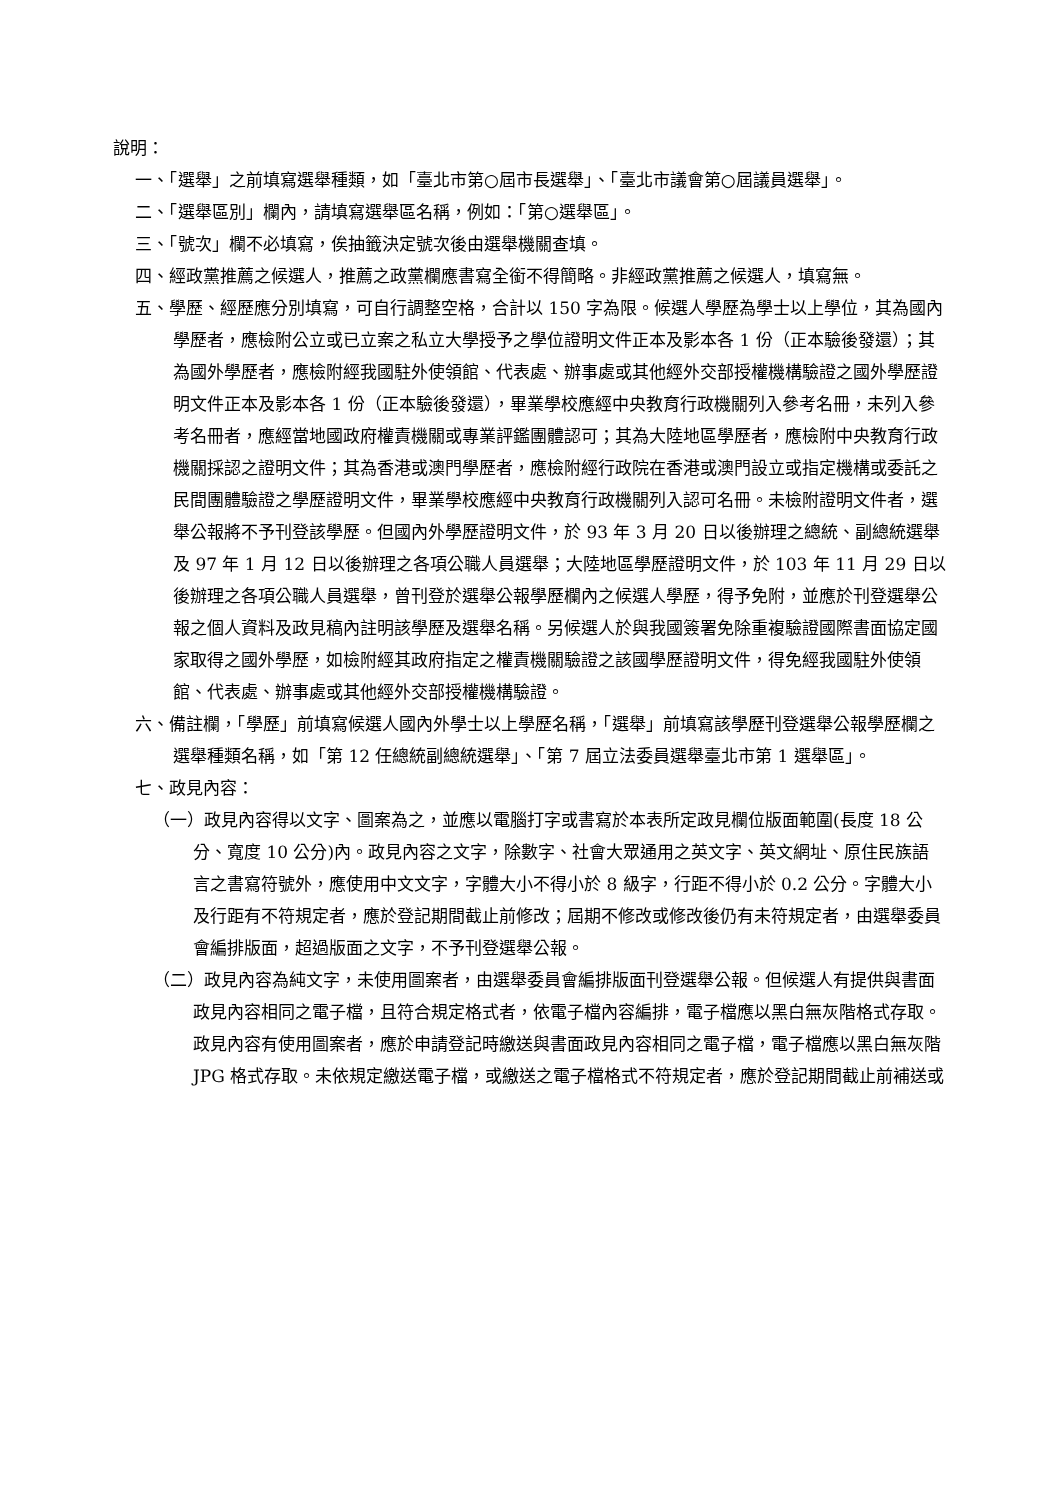說明：
一、「選舉」之前填寫選舉種類，如「臺北市第○屆市長選舉」、「臺北市議會第○屆議員選舉」。
二、「選舉區別」欄內，請填寫選舉區名稱，例如：「第○選舉區」。
三、「號次」欄不必填寫，俟抽籤決定號次後由選舉機關查填。
四、經政黨推薦之候選人，推薦之政黨欄應書寫全銜不得簡略。非經政黨推薦之候選人，填寫無。
五、學歷、經歷應分別填寫，可自行調整空格，合計以 150 字為限。候選人學歷為學士以上學位，其為國內學歷者，應檢附公立或已立案之私立大學授予之學位證明文件正本及影本各 1 份（正本驗後發還）；其為國外學歷者，應檢附經我國駐外使領館、代表處、辦事處或其他經外交部授權機構驗證之國外學歷證明文件正本及影本各 1 份（正本驗後發還），畢業學校應經中央教育行政機關列入參考名冊，未列入參考名冊者，應經當地國政府權責機關或專業評鑑團體認可；其為大陸地區學歷者，應檢附中央教育行政機關採認之證明文件；其為香港或澳門學歷者，應檢附經行政院在香港或澳門設立或指定機構或委託之民間團體驗證之學歷證明文件，畢業學校應經中央教育行政機關列入認可名冊。未檢附證明文件者，選舉公報將不予刊登該學歷。但國內外學歷證明文件，於 93 年 3 月 20 日以後辦理之總統、副總統選舉及 97 年 1 月 12 日以後辦理之各項公職人員選舉；大陸地區學歷證明文件，於 103 年 11 月 29 日以後辦理之各項公職人員選舉，曾刊登於選舉公報學歷欄內之候選人學歷，得予免附，並應於刊登選舉公報之個人資料及政見稿內註明該學歷及選舉名稱。另候選人於與我國簽署免除重複驗證國際書面協定國家取得之國外學歷，如檢附經其政府指定之權責機關驗證之該國學歷證明文件，得免經我國駐外使領館、代表處、辦事處或其他經外交部授權機構驗證。
六、備註欄，「學歷」前填寫候選人國內外學士以上學歷名稱，「選舉」前填寫該學歷刊登選舉公報學歷欄之選舉種類名稱，如「第 12 任總統副總統選舉」、「第 7 屆立法委員選舉臺北市第 1 選舉區」。
七、政見內容：
（一）政見內容得以文字、圖案為之，並應以電腦打字或書寫於本表所定政見欄位版面範圍(長度 18 公分、寬度 10 公分)內。政見內容之文字，除數字、社會大眾通用之英文字、英文網址、原住民族語言之書寫符號外，應使用中文文字，字體大小不得小於 8 級字，行距不得小於 0.2 公分。字體大小及行距有不符規定者，應於登記期間截止前修改；屆期不修改或修改後仍有未符規定者，由選舉委員會編排版面，超過版面之文字，不予刊登選舉公報。
（二）政見內容為純文字，未使用圖案者，由選舉委員會編排版面刊登選舉公報。但候選人有提供與書面政見內容相同之電子檔，且符合規定格式者，依電子檔內容編排，電子檔應以黑白無灰階格式存取。政見內容有使用圖案者，應於申請登記時繳送與書面政見內容相同之電子檔，電子檔應以黑白無灰階 JPG 格式存取。未依規定繳送電子檔，或繳送之電子檔格式不符規定者，應於登記期間截止前補送或